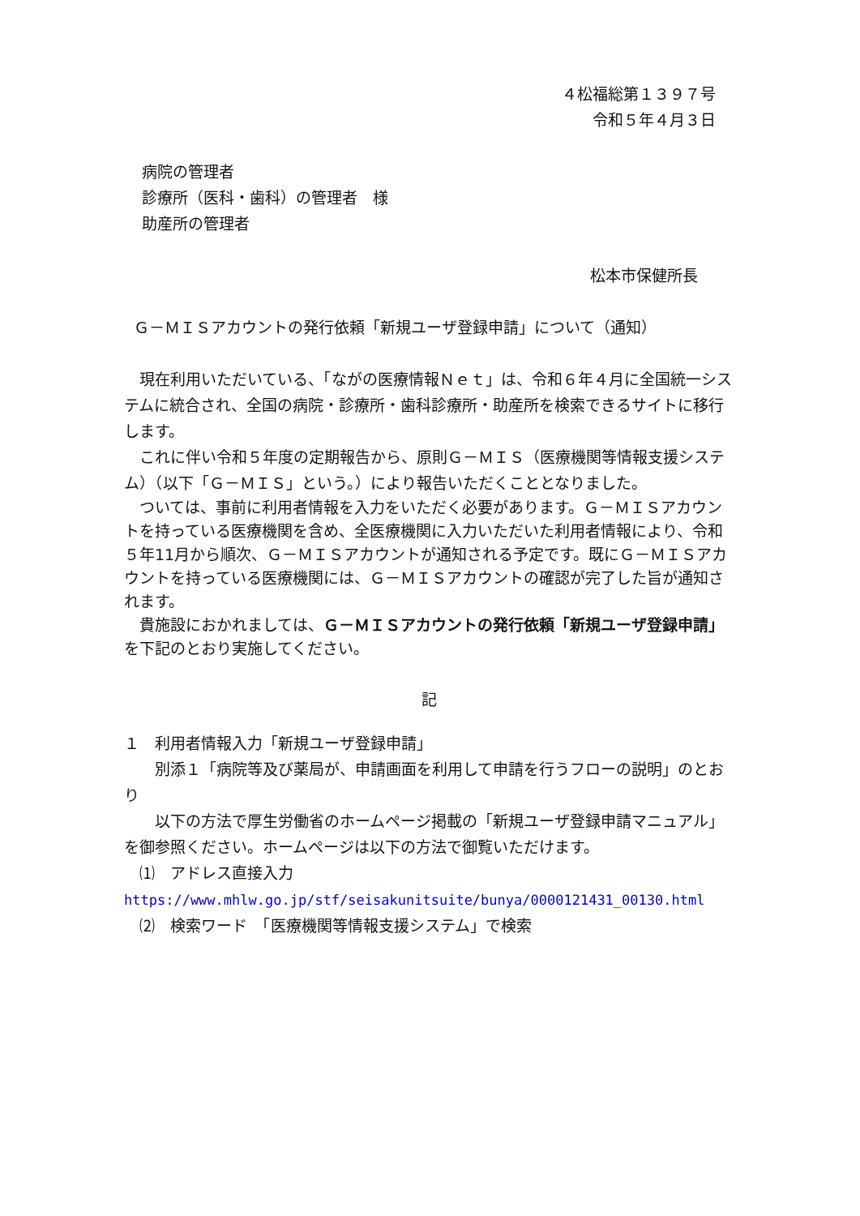４松福総第１３９７号
令和５年４月３日
病院の管理者
診療所（医科・歯科）の管理者　様
助産所の管理者
松本市保健所長
Ｇ－ＭＩＳアカウントの発行依頼「新規ユーザ登録申請」について（通知）
　現在利用いただいている、「ながの医療情報Ｎｅｔ」は、令和６年４月に全国統一システムに統合され、全国の病院・診療所・歯科診療所・助産所を検索できるサイトに移行します。
　これに伴い令和５年度の定期報告から、原則Ｇ－ＭＩＳ（医療機関等情報支援システム）（以下「Ｇ－ＭＩＳ」という。）により報告いただくこととなりました。
　ついては、事前に利用者情報を入力をいただく必要があります。Ｇ－ＭＩＳアカウントを持っている医療機関を含め、全医療機関に入力いただいた利用者情報により、令和５年11月から順次、Ｇ－ＭＩＳアカウントが通知される予定です。既にＧ－ＭＩＳアカウントを持っている医療機関には、Ｇ－ＭＩＳアカウントの確認が完了した旨が通知されます。
　貴施設におかれましては、Ｇ－ＭＩＳアカウントの発行依頼「新規ユーザ登録申請」を下記のとおり実施してください。
記
１　利用者情報入力「新規ユーザ登録申請」
　　別添１「病院等及び薬局が、申請画面を利用して申請を行うフローの説明」のとおり
　　以下の方法で厚生労働省のホームページ掲載の「新規ユーザ登録申請マニュアル」を御参照ください。ホームページは以下の方法で御覧いただけます。
　⑴　アドレス直接入力
https://www.mhlw.go.jp/stf/seisakunitsuite/bunya/0000121431_00130.html
　⑵　検索ワード　「医療機関等情報支援システム」で検索